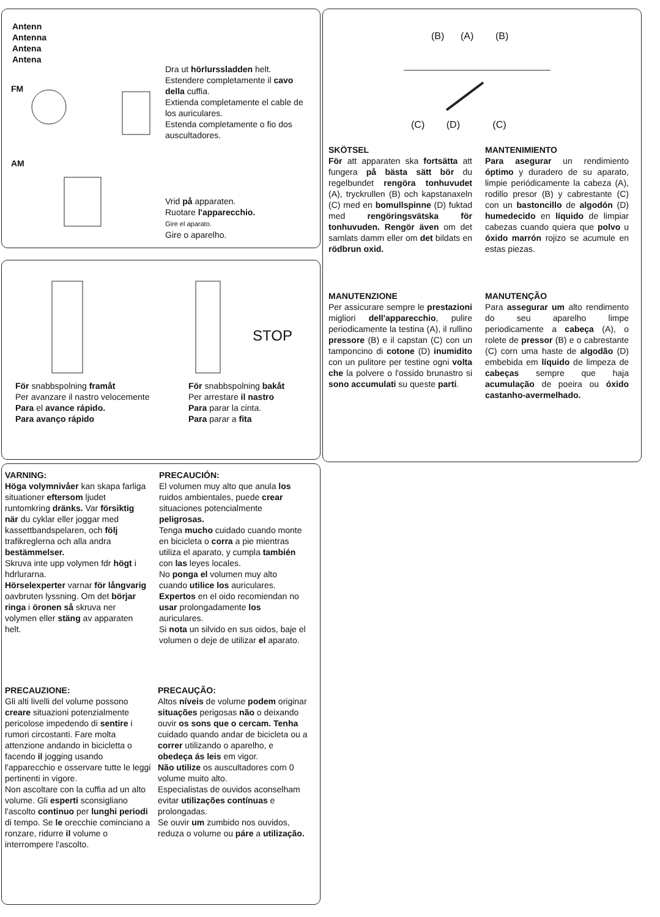Antenn
Antenna
Antena
Antena
FM
Dra ut hörlurssladden helt.
Estendere completamente il cavo della cuffia.
Extienda completamente el cable de los auriculares.
Estenda completamente o fio dos auscultadores.
AM
Vrid på apparaten.
Ruotare l'apparecchio.
Gire el aparato.
Gire o aparelho.
STOP
För snabbspolning framåt
Per avanzare il nastro velocemente
Para el avance rápido.
Para avanço rápido
För snabbspolning bakåt
Per arrestare il nastro
Para parar la cinta.
Para parar a fita
(B) (A) (B)
(C) (D) (C)
SKÖTSEL
För att apparaten ska fortsätta att fungera på bästa sätt bör du regelbundet rengöra tonhuvudet (A), tryckrullen (B) och kapstanaxeln (C) med en bomullspinne (D) fuktad med rengöringsvätska för tonhuvuden. Rengör även om det samlats damm eller om det bildats en rödbrun oxid.
MANTENIMIENTO
Para asegurar un rendimiento óptimo y duradero de su aparato, limpie periódicamente la cabeza (A), rodillo presor (B) y cabrestante (C) con un bastoncillo de algodón (D) humedecido en líquido de limpiar cabezas cuando quiera que polvo u óxido marrón rojizo se acumule en estas piezas.
MANUTENZIONE
Per assicurare sempre le prestazioni migliori dell'apparecchio, pulire periodicamente la testina (A), il rullino pressore (B) e il capstan (C) con un tamponcino di cotone (D) inumidito con un pulitore per testine ogni volta che la polvere o l'ossido brunastro si sono accumulati su queste parti.
MANUTENÇÃO
Para assegurar um alto rendimento do seu aparelho limpe periodicamente a cabeça (A), o rolete de pressor (B) e o cabrestante (C) corn uma haste de algodão (D) embebida em líquido de limpeza de cabeças sempre que haja acumulação de poeira ou óxido castanho-avermelhado.
VARNING:
Höga volymnivåer kan skapa farliga situationer eftersom ljudet runtomkring dränks. Var försiktig när du cyklar eller joggar med kassettbandspelaren, och följ trafikreglerna och alla andra bestämmelser.
Skruva inte upp volymen fdr högt i hdrlurarna.
Hörselexperter varnar för långvarig oavbruten lyssning. Om det börjar ringa i öronen så skruva ner volymen eller stäng av apparaten helt.
PRECAUCIÓN:
El volumen muy alto que anula los ruidos ambientales, puede crear situaciones potencialmente peligrosas.
Tenga mucho cuidado cuando monte en bicicleta o corra a pie mientras utiliza el aparato, y cumpla también con las leyes locales.
No ponga el volumen muy alto cuando utilice los auriculares.
Expertos en el oido recomiendan no usar prolongadamente los auriculares.
Si nota un silvido en sus oidos, baje el volumen o deje de utilizar el aparato.
PRECAUZIONE:
Gli alti livelli del volume possono creare situazioni potenzialmente pericolose impedendo di sentire i rumori circostanti. Fare molta attenzione andando in bicicletta o facendo il jogging usando l'apparecchio e osservare tutte le leggi pertinenti in vigore.
Non ascoltare con la cuffia ad un alto volume. Gli esperti sconsigliano l'ascolto continuo per lunghi periodi di tempo. Se le orecchie cominciano a ronzare, ridurre il volume o interrompere l'ascolto.
PRECAUÇÃO:
Altos níveis de volume podem originar situações perigosas não o deixando ouvir os sons que o cercam. Tenha cuidado quando andar de bicicleta ou a correr utilizando o aparelho, e obedeça ás leis em vigor.
Não utilize os auscultadores corn 0 volume muito alto.
Especialistas de ouvidos aconselham evitar utilizações contínuas e prolongadas.
Se ouvir um zumbido nos ouvidos, reduza o volume ou páre a utilização.